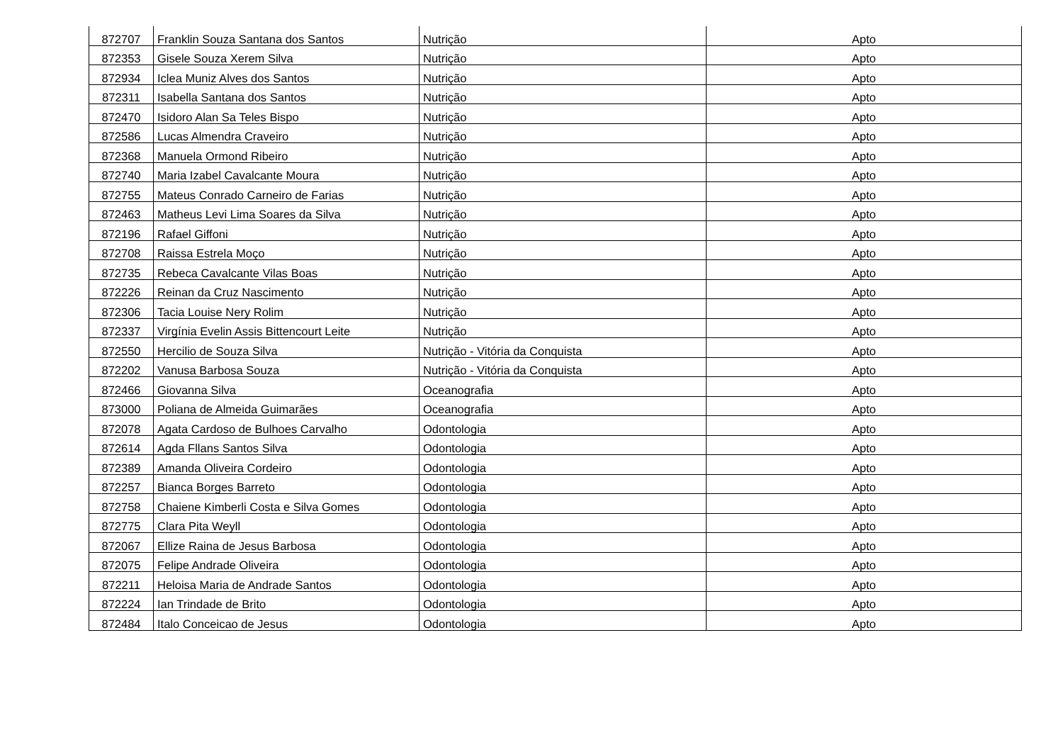| 872707 | Franklin Souza Santana dos Santos | Nutrição | Apto |
| 872353 | Gisele Souza Xerem Silva | Nutrição | Apto |
| 872934 | Iclea Muniz Alves dos Santos | Nutrição | Apto |
| 872311 | Isabella Santana dos Santos | Nutrição | Apto |
| 872470 | Isidoro Alan Sa Teles Bispo | Nutrição | Apto |
| 872586 | Lucas Almendra Craveiro | Nutrição | Apto |
| 872368 | Manuela Ormond Ribeiro | Nutrição | Apto |
| 872740 | Maria Izabel Cavalcante Moura | Nutrição | Apto |
| 872755 | Mateus Conrado Carneiro de Farias | Nutrição | Apto |
| 872463 | Matheus Levi Lima Soares da Silva | Nutrição | Apto |
| 872196 | Rafael Giffoni | Nutrição | Apto |
| 872708 | Raissa Estrela Moço | Nutrição | Apto |
| 872735 | Rebeca Cavalcante Vilas Boas | Nutrição | Apto |
| 872226 | Reinan da Cruz Nascimento | Nutrição | Apto |
| 872306 | Tacia Louise Nery Rolim | Nutrição | Apto |
| 872337 | Virgínia Evelin Assis Bittencourt Leite | Nutrição | Apto |
| 872550 | Hercilio de Souza Silva | Nutrição - Vitória da Conquista | Apto |
| 872202 | Vanusa Barbosa Souza | Nutrição - Vitória da Conquista | Apto |
| 872466 | Giovanna Silva | Oceanografia | Apto |
| 873000 | Poliana de Almeida Guimarães | Oceanografia | Apto |
| 872078 | Agata Cardoso de Bulhoes Carvalho | Odontologia | Apto |
| 872614 | Agda Fllans Santos Silva | Odontologia | Apto |
| 872389 | Amanda Oliveira Cordeiro | Odontologia | Apto |
| 872257 | Bianca Borges Barreto | Odontologia | Apto |
| 872758 | Chaiene Kimberli Costa e Silva Gomes | Odontologia | Apto |
| 872775 | Clara Pita Weyll | Odontologia | Apto |
| 872067 | Ellize Raina de Jesus Barbosa | Odontologia | Apto |
| 872075 | Felipe Andrade Oliveira | Odontologia | Apto |
| 872211 | Heloisa Maria de Andrade Santos | Odontologia | Apto |
| 872224 | Ian Trindade de Brito | Odontologia | Apto |
| 872484 | Italo Conceicao de Jesus | Odontologia | Apto |